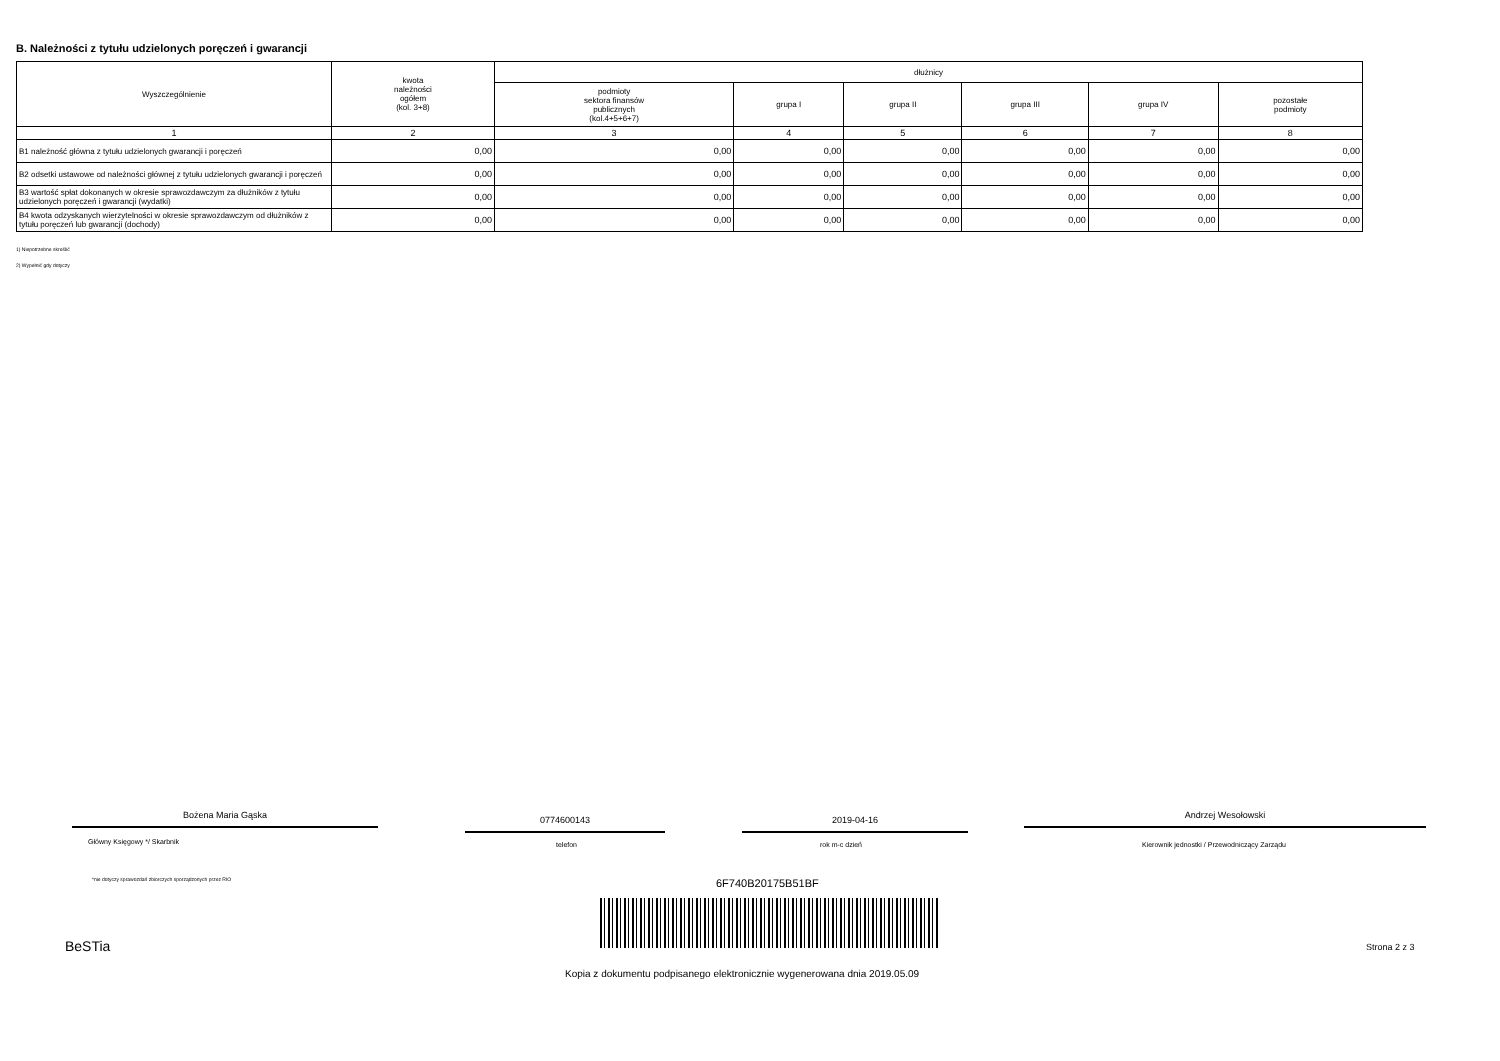B. Należności z tytułu udzielonych poręczeń i gwarancji
| Wyszczególnienie | kwota należności ogółem (kol. 3+8) | dłużnicy | | | | | |
| --- | --- | --- | --- | --- | --- | --- | --- |
| | | podmioty sektora finansów publicznych (kol.4+5+6+7) | grupa I | grupa II | grupa III | grupa IV | pozostałe podmioty |
| 1 | 2 | 3 | 4 | 5 | 6 | 7 | 8 |
| B1 należność główna z tytułu udzielonych gwarancji i poręczeń | 0,00 | 0,00 | 0,00 | 0,00 | 0,00 | 0,00 | 0,00 |
| B2 odsetki ustawowe od należności głównej z tytułu udzielonych gwarancji i poręczeń | 0,00 | 0,00 | 0,00 | 0,00 | 0,00 | 0,00 | 0,00 |
| B3 wartość spłat dokonanych w okresie sprawozdawczym za dłużników z tytułu udzielonych poręczeń i gwarancji (wydatki) | 0,00 | 0,00 | 0,00 | 0,00 | 0,00 | 0,00 | 0,00 |
| B4 kwota odzyskanych wierzytelności w okresie sprawozdawczym od dłużników z tytułu poręczeń lub gwarancji (dochody) | 0,00 | 0,00 | 0,00 | 0,00 | 0,00 | 0,00 | 0,00 |
1) Niepotrzebne skreślić
2) Wypełnić gdy dotyczy
Bożena Maria Gąska 0774600143 2019-04-16 Andrzej Wesołowski
Główny Księgowy */ Skarbnik telefon rok m-c dzień
Kierownik jednostki / Przewodniczący Zarządu
*nie dotyczy sprawozdań zbiorczych sporządzonych przez RIO
6F740B20175B51BF
BeSTia Strona 2 z 3
Kopia z dokumentu podpisanego elektronicznie wygenerowana dnia 2019.05.09